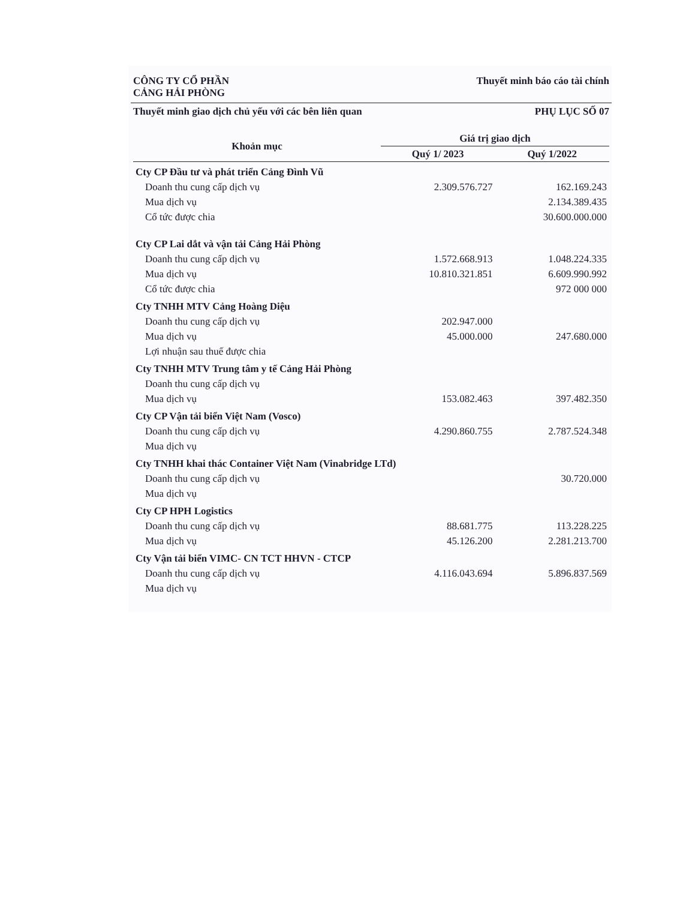CÔNG TY CỔ PHẦN
CẢNG HẢI PHÒNG
Thuyết minh báo cáo tài chính
Thuyết minh giao dịch chủ yếu với các bên liên quan
PHỤ LỤC SỐ 07
| Khoản mục | Giá trị giao dịch | |
| --- | --- | --- |
| | Quý 1/ 2023 | Quý 1/2022 |
| Cty CP Đầu tư và phát triển Cảng Đình Vũ | | |
| Doanh thu cung cấp dịch vụ | 2.309.576.727 | 162.169.243 |
| Mua dịch vụ | | 2.134.389.435 |
| Cổ tức được chia | | 30.600.000.000 |
| Cty CP Lai dắt và vận tải Cảng Hải Phòng | | |
| Doanh thu cung cấp dịch vụ | 1.572.668.913 | 1.048.224.335 |
| Mua dịch vụ | 10.810.321.851 | 6.609.990.992 |
| Cổ tức được chia | | 972 000 000 |
| Cty TNHH MTV Cảng Hoàng Diệu | | |
| Doanh thu cung cấp dịch vụ | 202.947.000 | |
| Mua dịch vụ | 45.000.000 | 247.680.000 |
| Lợi nhuận sau thuế được chia | | |
| Cty TNHH MTV Trung tâm y tế Cảng Hải Phòng | | |
| Doanh thu cung cấp dịch vụ | | |
| Mua dịch vụ | 153.082.463 | 397.482.350 |
| Cty CP Vận tải biển Việt Nam (Vosco) | | |
| Doanh thu cung cấp dịch vụ | 4.290.860.755 | 2.787.524.348 |
| Mua dịch vụ | | |
| Cty TNHH khai thác Container Việt Nam (Vinabridge LTd) | | |
| Doanh thu cung cấp dịch vụ | | 30.720.000 |
| Mua dịch vụ | | |
| Cty CP HPH Logistics | | |
| Doanh thu cung cấp dịch vụ | 88.681.775 | 113.228.225 |
| Mua dịch vụ | 45.126.200 | 2.281.213.700 |
| Cty Vận tải biển VIMC- CN TCT HHVN - CTCP | | |
| Doanh thu cung cấp dịch vụ | 4.116.043.694 | 5.896.837.569 |
| Mua dịch vụ | | |